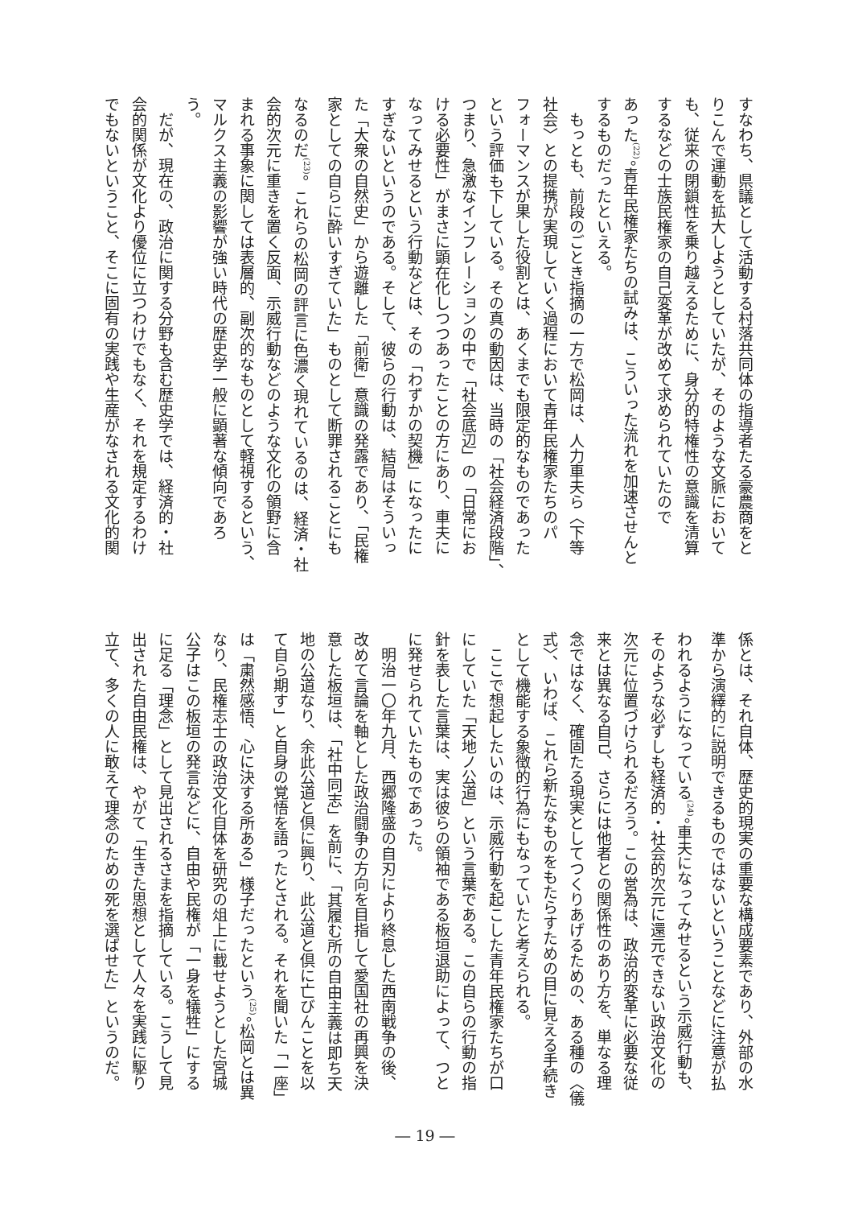すなわち、県議として活動する村落共同体の指導者たる豪農商をと
りこんで運動を拡大しようとしていたが、そのような文脈において
も、従来の閉鎖性を乗り越えるために、身分的特権性の意識を清算
するなどの士族民権家の自己変革が改めて求められていたので
あった<sup>(22)</sup>。青年民権家たちの試みは、こういった流れを加速させんと
するものだったといえる。
　もっとも、前段のごとき指摘の一方で松岡は、人力車夫ら〈下等
社会〉との提携が実現していく過程において青年民権家たちのパ
フォーマンスが果した役割とは、あくまでも限定的なものであった
という評価も下している。その真の動因は、当時の「社会経済段階」、
つまり、急激なインフレーションの中で「社会底辺」の「日常にお
ける必要性」がまさに顕在化しつつあったことの方にあり、車夫に
なってみせるという行動などは、その「わずかの契機」になったに
すぎないというのである。そして、彼らの行動は、結局はそういっ
た「大衆の自然史」から遊離した「前衛」意識の発露であり、「民権
家としての自らに酔いすぎていた」ものとして断罪されることにも
なるのだ<sup>(23)</sup>。これらの松岡の評言に色濃く現れているのは、経済・社
会的次元に重きを置く反面、示威行動などのような文化の領野に含
まれる事象に関しては表層的、副次的なものとして軽視するという、
マルクス主義の影響が強い時代の歴史学一般に顕著な傾向であろ
う。
　だが、現在の、政治に関する分野も含む歴史学では、経済的・社
会的関係が文化より優位に立つわけでもなく、それを規定するわけ
でもないということ、そこに固有の実践や生産がなされる文化的関
係とは、それ自体、歴史的現実の重要な構成要素であり、外部の水
準から演繹的に説明できるものではないということなどに注意が払
われるようになっている<sup>(24)</sup>。車夫になってみせるという示威行動も、
そのような必ずしも経済的・社会的次元に還元できない政治文化の
次元に位置づけられるだろう。この営為は、政治的変革に必要な従
来とは異なる自己、さらには他者との関係性のあり方を、単なる理
念ではなく、確固たる現実としてつくりあげるための、ある種の〈儀
式〉、いわば、これら新たなものをもたらすための目に見える手続き
として機能する象徴的行為にもなっていたと考えられる。
　ここで想起したいのは、示威行動を起こした青年民権家たちが口
にしていた「天地ノ公道」という言葉である。この自らの行動の指
針を表した言葉は、実は彼らの領袖である板垣退助によって、つと
に発せられていたものであった。
　明治一〇年九月、西郷隆盛の自刃により終息した西南戦争の後、
改めて言論を軸とした政治闘争の方向を目指して愛国社の再興を決
意した板垣は、「社中同志」を前に、「其履む所の自由主義は即ち天
地の公道なり、余此公道と倶に興り、此公道と倶に亡びんことを以
て自ら期す」と自身の覚悟を語ったとされる。それを聞いた「一座」
は「粛然感悟、心に決する所ある」様子だったという<sup>(25)</sup>。松岡とは異
なり、民権志士の政治文化自体を研究の俎上に載せようとした宮城
公子はこの板垣の発言などに、自由や民権が「一身を犠牲」にする
に足る「理念」として見出されるさまを指摘している。こうして見
出された自由民権は、やがて「生きた思想として人々を実践に駆り
立て、多くの人に敢えて理念のための死を選ばせた」というのだ。
― 19 ―